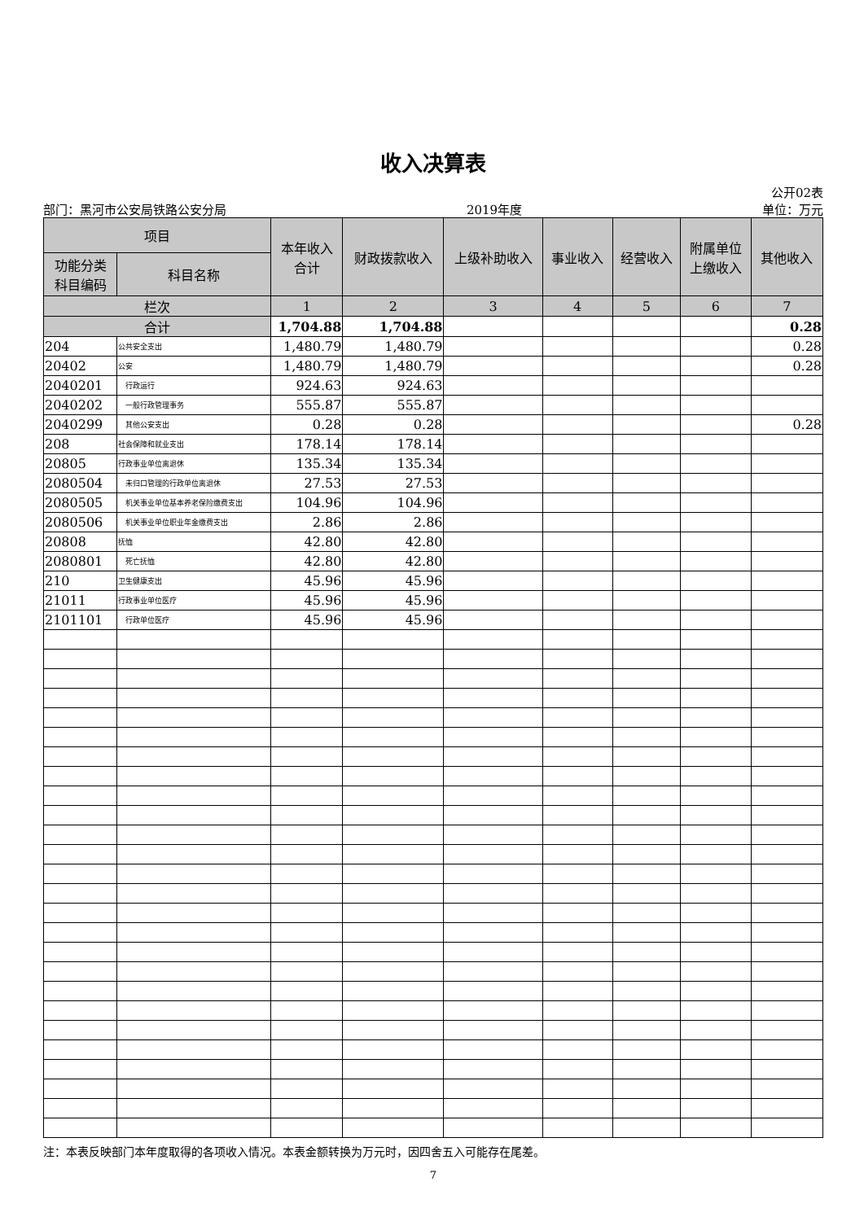收入决算表
公开02表
部门：黑河市公安局铁路公安分局 2019年度 单位：万元
| 项目 | | 本年收入 合计 | 财政拨款收入 | 上级补助收入 | 事业收入 | 经营收入 | 附属单位 上缴收入 | 其他收入 |
| --- | --- | --- | --- | --- | --- | --- | --- | --- |
| 功能分类 科目编码 | 科目名称 | | | | | | | |
| 栏次 | | 1 | 2 | 3 | 4 | 5 | 6 | 7 |
| 合计 | | 1,704.88 | 1,704.88 | | | | | 0.28 |
| 204 | 公共安全支出 | 1,480.79 | 1,480.79 | | | | | 0.28 |
| 20402 | 公安 | 1,480.79 | 1,480.79 | | | | | 0.28 |
| 2040201 | 行政运行 | 924.63 | 924.63 | | | | | |
| 2040202 | 一般行政管理事务 | 555.87 | 555.87 | | | | | |
| 2040299 | 其他公安支出 | 0.28 | 0.28 | | | | | 0.28 |
| 208 | 社会保障和就业支出 | 178.14 | 178.14 | | | | | |
| 20805 | 行政事业单位离退休 | 135.34 | 135.34 | | | | | |
| 2080504 | 未归口管理的行政单位离退休 | 27.53 | 27.53 | | | | | |
| 2080505 | 机关事业单位基本养老保险缴费支出 | 104.96 | 104.96 | | | | | |
| 2080506 | 机关事业单位职业年金缴费支出 | 2.86 | 2.86 | | | | | |
| 20808 | 抚恤 | 42.80 | 42.80 | | | | | |
| 2080801 | 死亡抚恤 | 42.80 | 42.80 | | | | | |
| 210 | 卫生健康支出 | 45.96 | 45.96 | | | | | |
| 21011 | 行政事业单位医疗 | 45.96 | 45.96 | | | | | |
| 2101101 | 行政单位医疗 | 45.96 | 45.96 | | | | | |
注：本表反映部门本年度取得的各项收入情况。本表金额转换为万元时，因四舍五入可能存在尾差。
7